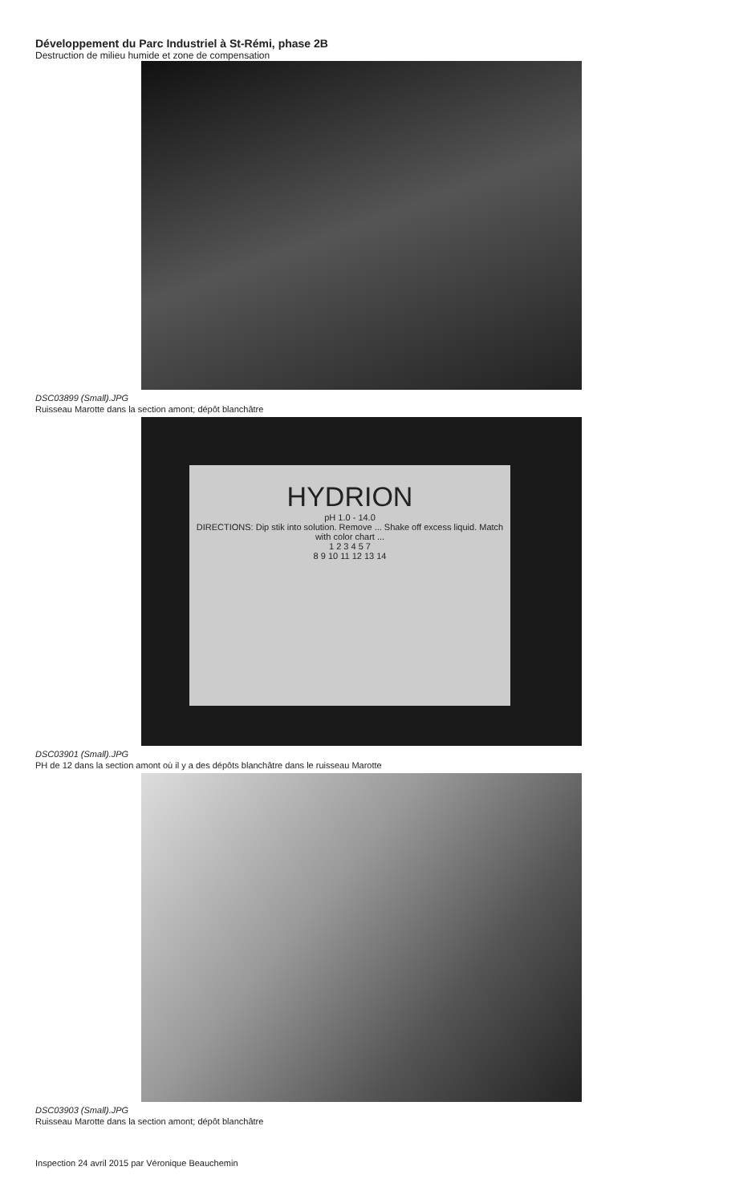Développement du Parc Industriel à St-Rémi, phase 2B
Destruction de milieu humide et zone de compensation
DSC03899 (Small).JPG
Ruisseau Marotte dans la section amont; dépôt blanchâtre
HYDRION
pH 1.0 - 14.0
DIRECTIONS: Dip stik into solution. Remove ... Shake off excess liquid. Match with color chart ...
1 2 3 4 5 7
8 9 10 11 12 13 14
DSC03901 (Small).JPG
PH de 12 dans la section amont où il y a des dépôts blanchâtre dans le ruisseau Marotte
DSC03903 (Small).JPG
Ruisseau Marotte dans la section amont; dépôt blanchâtre
Inspection 24 avril 2015 par Véronique Beauchemin